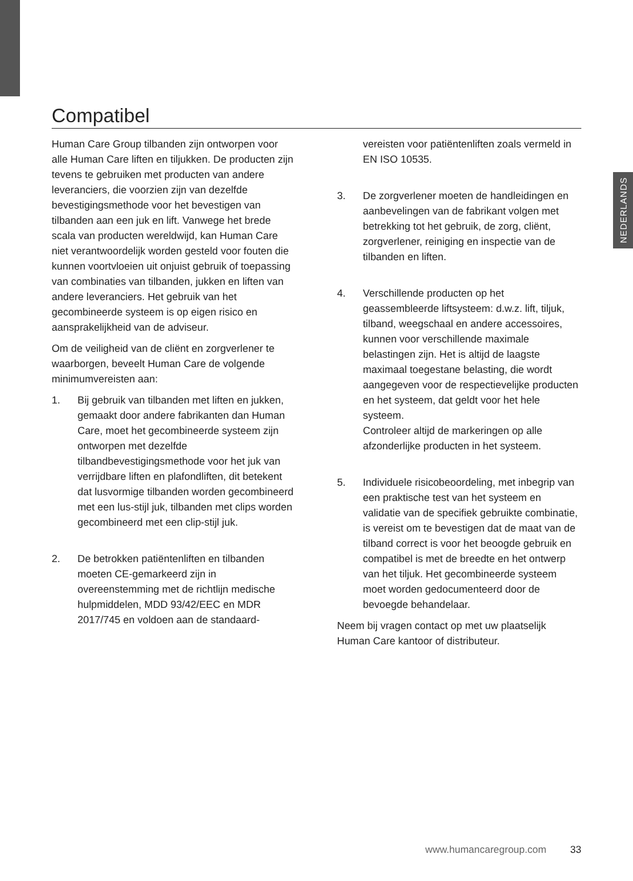Compatibel
Human Care Group tilbanden zijn ontworpen voor alle Human Care liften en tiljukken. De producten zijn tevens te gebruiken met producten van andere leveranciers, die voorzien zijn van dezelfde bevestigingsmethode voor het bevestigen van tilbanden aan een juk en lift. Vanwege het brede scala van producten wereldwijd, kan Human Care niet verantwoordelijk worden gesteld voor fouten die kunnen voortvloeien uit onjuist gebruik of toepassing van combinaties van tilbanden, jukken en liften van andere leveranciers. Het gebruik van het gecombineerde systeem is op eigen risico en aansprakelijkheid van de adviseur.
Om de veiligheid van de cliënt en zorgverlener te waarborgen, beveelt Human Care de volgende minimumvereisten aan:
1. Bij gebruik van tilbanden met liften en jukken, gemaakt door andere fabrikanten dan Human Care, moet het gecombineerde systeem zijn ontworpen met dezelfde tilbandbevestigingsmethode voor het juk van verrijdbare liften en plafondliften, dit betekent dat lusvormige tilbanden worden gecombineerd met een lus-stijl juk, tilbanden met clips worden gecombineerd met een clip-stijl juk.
2. De betrokken patiëntenliften en tilbanden moeten CE-gemarkeerd zijn in overeenstemming met de richtlijn medische hulpmiddelen, MDD 93/42/EEC en MDR 2017/745 en voldoen aan de standaard-
vereisten voor patiëntenliften zoals vermeld in EN ISO 10535.
3. De zorgverlener moeten de handleidingen en aanbevelingen van de fabrikant volgen met betrekking tot het gebruik, de zorg, cliënt, zorgverlener, reiniging en inspectie van de tilbanden en liften.
4. Verschillende producten op het geassembleerde liftsysteem: d.w.z. lift, tiljuk, tilband, weegschaal en andere accessoires, kunnen voor verschillende maximale belastingen zijn. Het is altijd de laagste maximaal toegestane belasting, die wordt aangegeven voor de respectievelijke producten en het systeem, dat geldt voor het hele systeem.
Controleer altijd de markeringen op alle afzonderlijke producten in het systeem.
5. Individuele risicobeoordeling, met inbegrip van een praktische test van het systeem en validatie van de specifiek gebruikte combinatie, is vereist om te bevestigen dat de maat van de tilband correct is voor het beoogde gebruik en compatibel is met de breedte en het ontwerp van het tiljuk. Het gecombineerde systeem moet worden gedocumenteerd door de bevoegde behandelaar.
Neem bij vragen contact op met uw plaatselijk Human Care kantoor of distributeur.
NEDERLANDS
www.humancaregroup.com 33